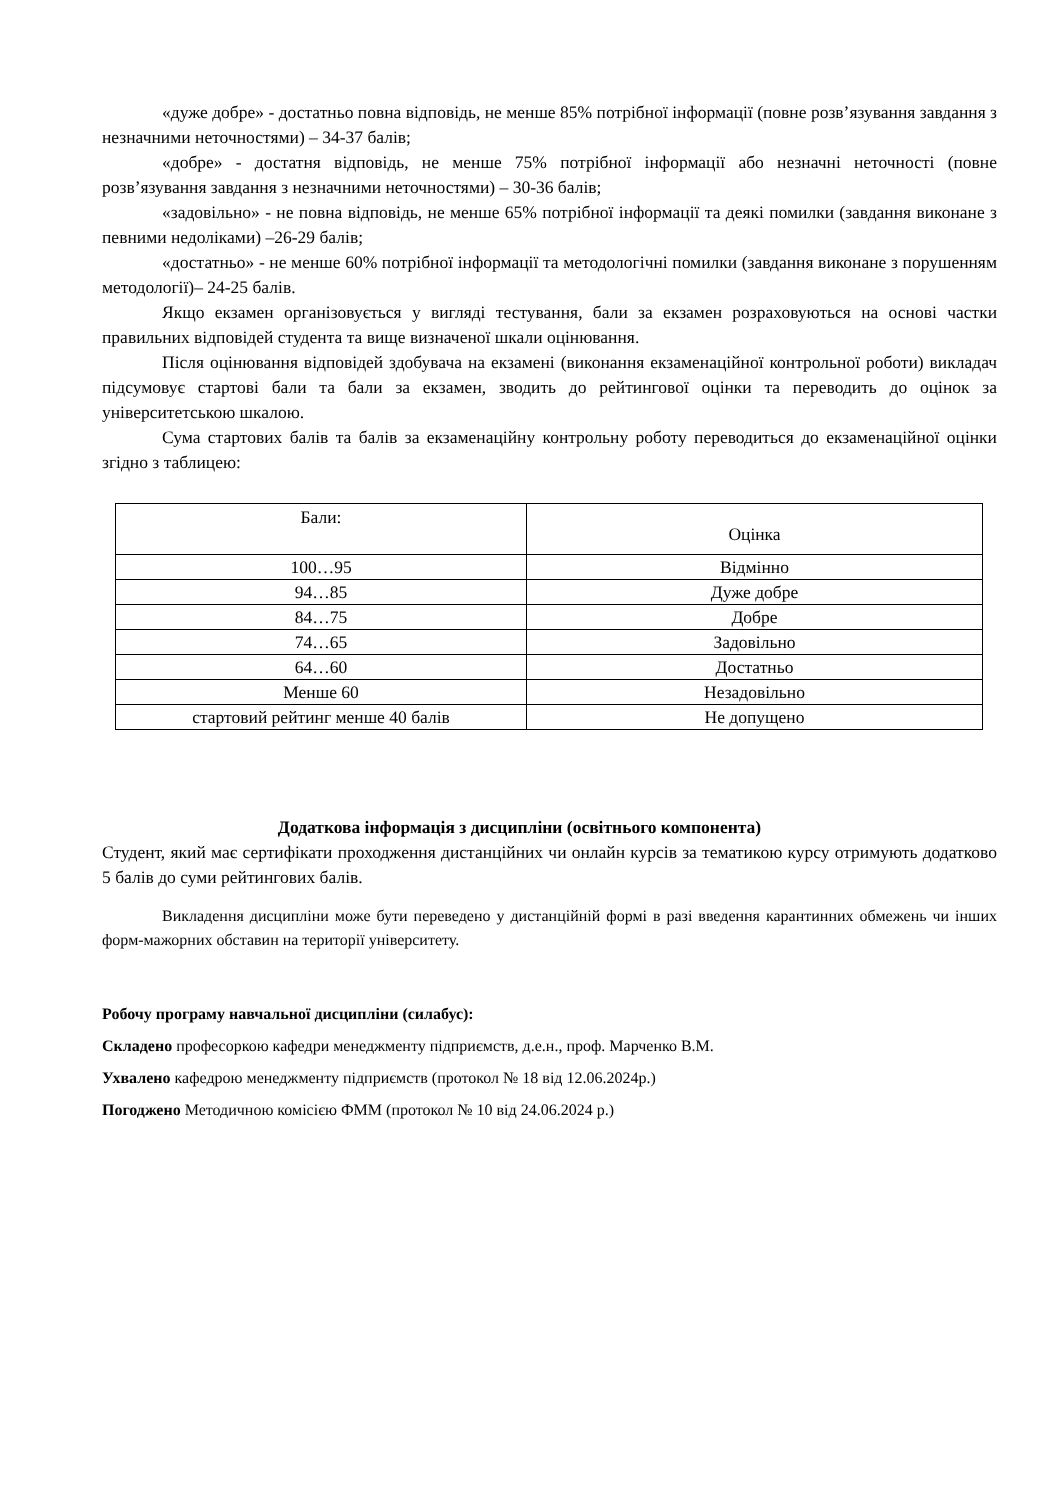«дуже добре» - достатньо повна відповідь, не менше 85% потрібної інформації (повне розв’язування завдання з незначними неточностями) – 34-37 балів;
«добре» - достатня відповідь, не менше 75% потрібної інформації або незначні неточності (повне розв’язування завдання з незначними неточностями) – 30-36 балів;
«задовільно» - не повна відповідь, не менше 65% потрібної інформації та деякі помилки (завдання виконане з певними недоліками) –26-29 балів;
«достатньо» - не менше 60% потрібної інформації та методологічні помилки (завдання виконане з порушенням методології)– 24-25 балів.
Якщо екзамен організовується у вигляді тестування, бали за екзамен розраховуються на основі частки правильних відповідей студента та вище визначеної шкали оцінювання.
Після оцінювання відповідей здобувача на екзамені (виконання екзаменаційної контрольної роботи) викладач підсумовує стартові бали та бали за екзамен, зводить до рейтингової оцінки та переводить до оцінок за університетською шкалою.
Сума стартових балів та балів за екзаменаційну контрольну роботу переводиться до екзаменаційної оцінки згідно з таблицею:
| Бали: | Оцінка |
| --- | --- |
| 100…95 | Відмінно |
| 94…85 | Дуже добре |
| 84…75 | Добре |
| 74…65 | Задовільно |
| 64…60 | Достатньо |
| Менше 60 | Незадовільно |
| стартовий рейтинг менше 40 балів | Не допущено |
Додаткова інформація з дисципліни (освітнього компонента)
Студент, який має сертифікати проходження дистанційних чи онлайн курсів за тематикою курсу отримують додатково 5 балів до суми рейтингових балів.
Викладення дисципліни може бути переведено у дистанційній формі в разі введення карантинних обмежень чи інших форм-мажорних обставин на території університету.
Робочу програму навчальної дисципліни (силабус):
Складено професоркою кафедри менеджменту підприємств, д.е.н., проф. Марченко В.М.
Ухвалено кафедрою менеджменту підприємств (протокол № 18 від 12.06.2024р.)
Погоджено Методичною комісією ФММ (протокол № 10 від 24.06.2024 р.)